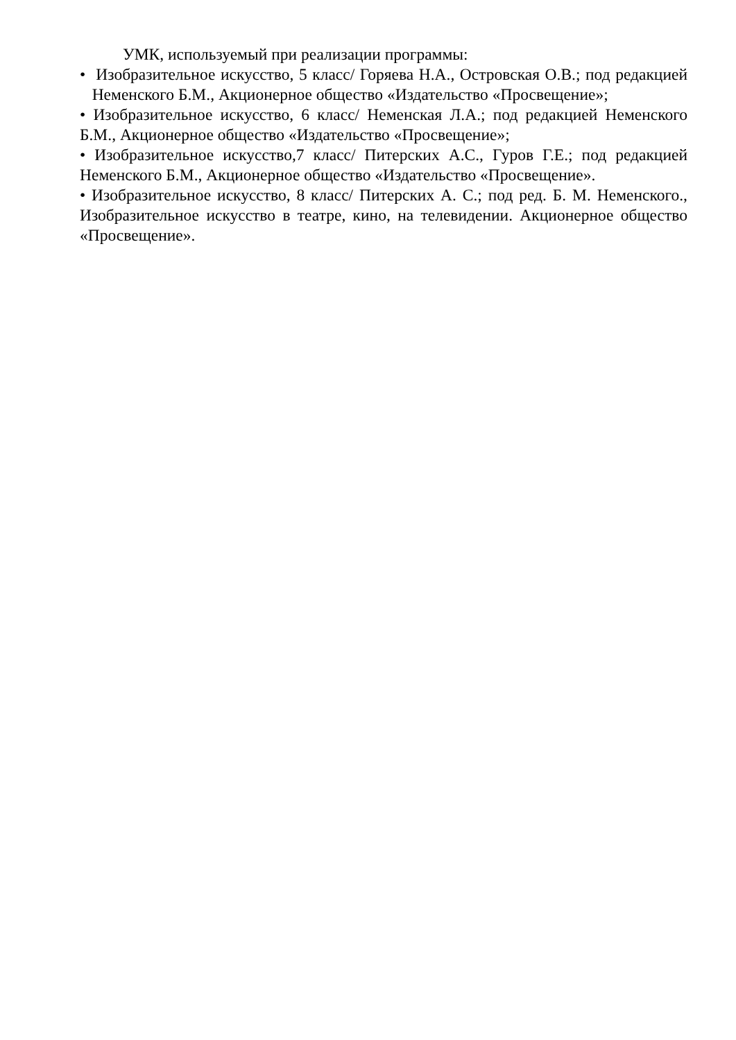УМК, используемый при реализации программы:
• Изобразительное искусство, 5 класс/ Горяева Н.А., Островская О.В.; под редакцией Неменского Б.М., Акционерное общество «Издательство «Просвещение»;
• Изобразительное искусство, 6 класс/ Неменская Л.А.; под редакцией Неменского Б.М., Акционерное общество «Издательство «Просвещение»;
• Изобразительное искусство,7 класс/ Питерских А.С., Гуров Г.Е.; под редакцией Неменского Б.М., Акционерное общество «Издательство «Просвещение».
• Изобразительное искусство, 8 класс/ Питерских А. С.; под ред. Б. М. Неменского., Изобразительное искусство в театре, кино, на телевидении. Акционерное общество «Просвещение».